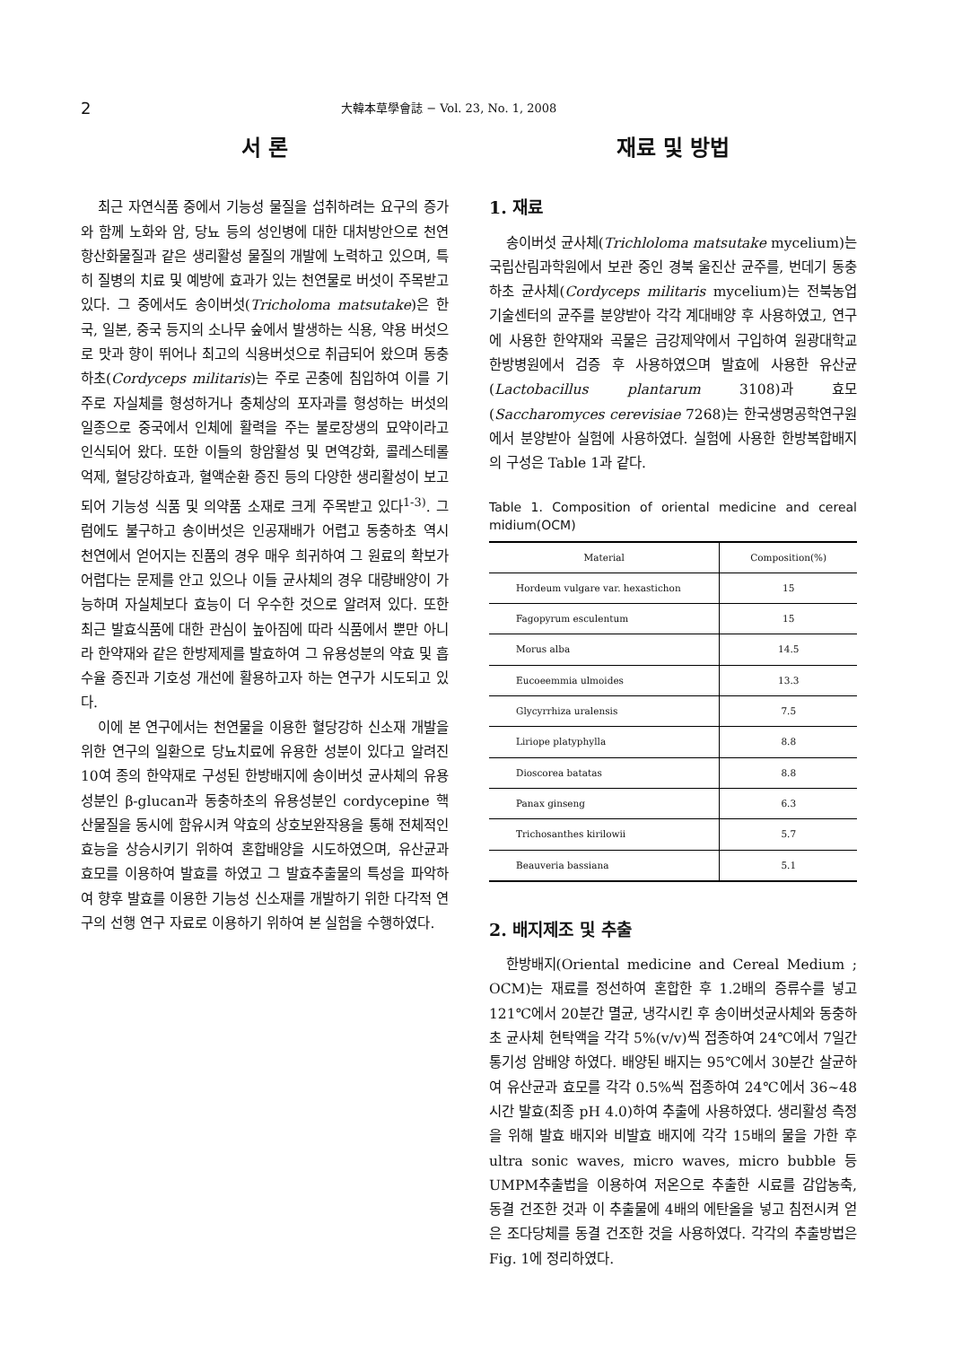2 大韓本草學會誌 − Vol. 23, No. 1, 2008
서 론
최근 자연식품 중에서 기능성 물질을 섭취하려는 요구의 증가와 함께 노화와 암, 당뇨 등의 성인병에 대한 대처방안으로 천연 항산화물질과 같은 생리활성 물질의 개발에 노력하고 있으며, 특히 질병의 치료 및 예방에 효과가 있는 천연물로 버섯이 주목받고 있다. 그 중에서도 송이버섯(Tricholoma matsutake)은 한국, 일본, 중국 등지의 소나무 숲에서 발생하는 식용, 약용 버섯으로 맛과 향이 뛰어나 최고의 식용버섯으로 취급되어 왔으며 동충하초(Cordyceps militaris)는 주로 곤충에 침입하여 이를 기주로 자실체를 형성하거나 충체상의 포자과를 형성하는 버섯의 일종으로 중국에서 인체에 활력을 주는 불로장생의 묘약이라고 인식되어 왔다. 또한 이들의 항암활성 및 면역강화, 콜레스테롤 억제, 혈당강하효과, 혈액순환 증진 등의 다양한 생리활성이 보고되어 기능성 식품 및 의약품 소재로 크게 주목받고 있다<sup>1-3)</sup>. 그럼에도 불구하고 송이버섯은 인공재배가 어렵고 동충하초 역시 천연에서 얻어지는 진품의 경우 매우 희귀하여 그 원료의 확보가 어렵다는 문제를 안고 있으나 이들 균사체의 경우 대량배양이 가능하며 자실체보다 효능이 더 우수한 것으로 알려져 있다. 또한 최근 발효식품에 대한 관심이 높아짐에 따라 식품에서 뿐만 아니라 한약재와 같은 한방제제를 발효하여 그 유용성분의 약효 및 흡수율 증진과 기호성 개선에 활용하고자 하는 연구가 시도되고 있다.
이에 본 연구에서는 천연물을 이용한 혈당강하 신소재 개발을 위한 연구의 일환으로 당뇨치료에 유용한 성분이 있다고 알려진 10여 종의 한약재로 구성된 한방배지에 송이버섯 균사체의 유용성분인 β-glucan과 동충하초의 유용성분인 cordycepine 핵산물질을 동시에 함유시켜 약효의 상호보완작용을 통해 전체적인 효능을 상승시키기 위하여 혼합배양을 시도하였으며, 유산균과 효모를 이용하여 발효를 하였고 그 발효추출물의 특성을 파악하여 향후 발효를 이용한 기능성 신소재를 개발하기 위한 다각적 연구의 선행 연구 자료로 이용하기 위하여 본 실험을 수행하였다.
재료 및 방법
1. 재료
송이버섯 균사체(Trichloloma matsutake mycelium)는 국립산림과학원에서 보관 중인 경북 울진산 균주를, 번데기 동충하초 균사체(Cordyceps militaris mycelium)는 전북농업기술센터의 균주를 분양받아 각각 계대배양 후 사용하였고, 연구에 사용한 한약재와 곡물은 금강제약에서 구입하여 원광대학교 한방병원에서 검증 후 사용하였으며 발효에 사용한 유산균(Lactobacillus plantarum 3108)과 효모(Saccharomyces cerevisiae 7268)는 한국생명공학연구원에서 분양받아 실험에 사용하였다. 실험에 사용한 한방복합배지의 구성은 Table 1과 같다.
Table 1. Composition of oriental medicine and cereal midium(OCM)
| Material | Composition(%) |
| --- | --- |
| Hordeum vulgare var. hexastichon | 15 |
| Fagopyrum esculentum | 15 |
| Morus alba | 14.5 |
| Eucoeemmia ulmoides | 13.3 |
| Glycyrrhiza uralensis | 7.5 |
| Liriope platyphylla | 8.8 |
| Dioscorea batatas | 8.8 |
| Panax ginseng | 6.3 |
| Trichosanthes kirilowii | 5.7 |
| Beauveria bassiana | 5.1 |
2. 배지제조 및 추출
한방배지(Oriental medicine and Cereal Medium ; OCM)는 재료를 정선하여 혼합한 후 1.2배의 증류수를 넣고 121℃에서 20분간 멸균, 냉각시킨 후 송이버섯균사체와 동충하초 균사체 현탁액을 각각 5%(v/v)씩 접종하여 24℃에서 7일간 통기성 암배양 하였다. 배양된 배지는 95℃에서 30분간 살균하여 유산균과 효모를 각각 0.5%씩 접종하여 24℃에서 36~48시간 발효(최종 pH 4.0)하여 추출에 사용하였다. 생리활성 측정을 위해 발효 배지와 비발효 배지에 각각 15배의 물을 가한 후 ultra sonic waves, micro waves, micro bubble 등 UMPM추출법을 이용하여 저온으로 추출한 시료를 감압농축, 동결 건조한 것과 이 추출물에 4배의 에탄올을 넣고 침전시켜 얻은 조다당체를 동결 건조한 것을 사용하였다. 각각의 추출방법은 Fig. 1에 정리하였다.